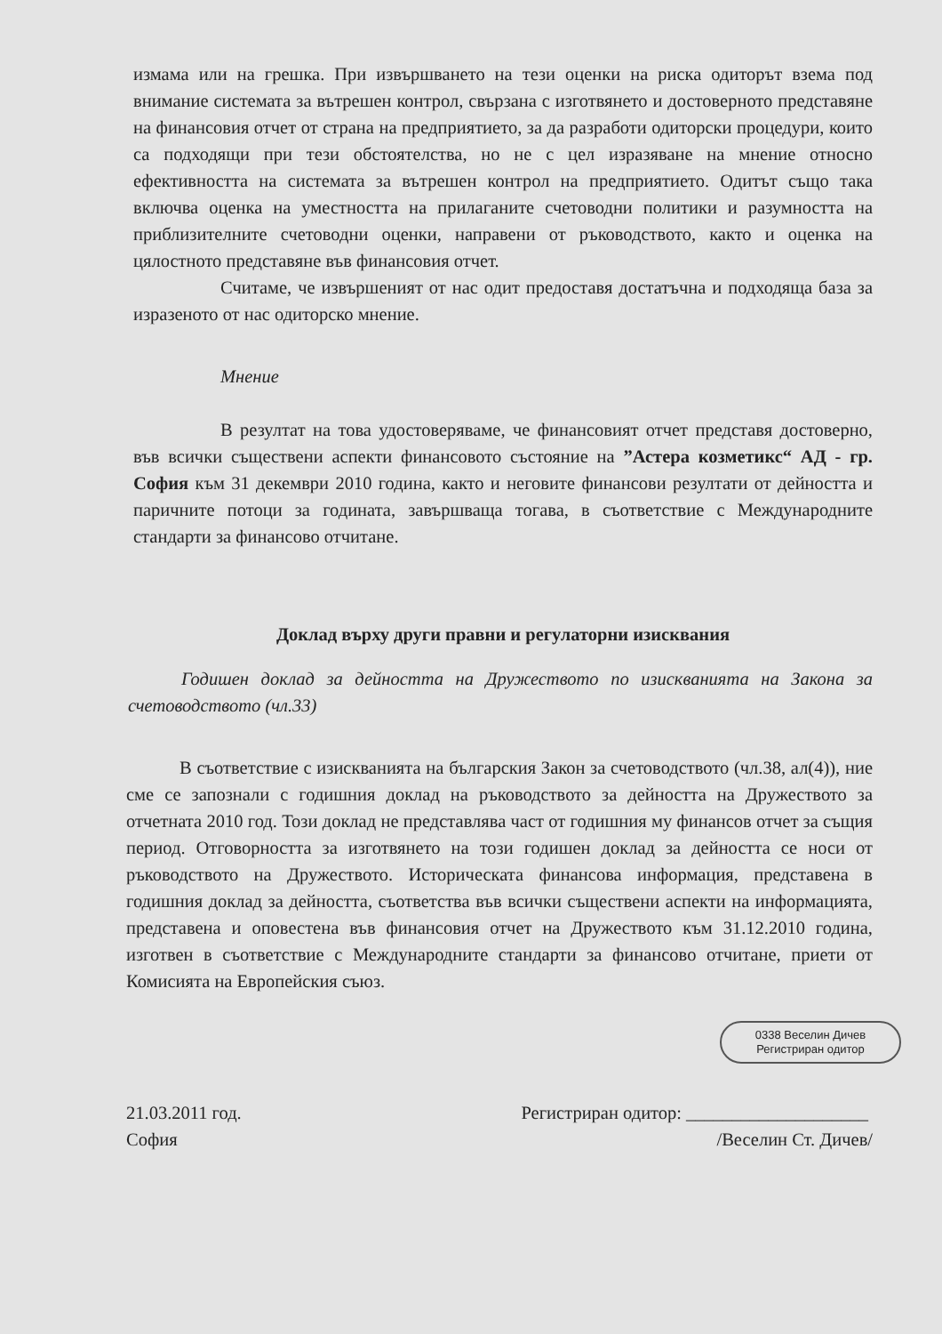измама или на грешка. При извършването на тези оценки на риска одиторът взема под внимание системата за вътрешен контрол, свързана с изготвянето и достоверното представяне на финансовия отчет от страна на предприятието, за да разработи одиторски процедури, които са подходящи при тези обстоятелства, но не с цел изразяване на мнение относно ефективността на системата за вътрешен контрол на предприятието. Одитът също така включва оценка на уместността на прилаганите счетоводни политики и разумността на приблизителните счетоводни оценки, направени от ръководството, както и оценка на цялостното представяне във финансовия отчет.
Считаме, че извършеният от нас одит предоставя достатъчна и подходяща база за изразеното от нас одиторско мнение.
Мнение
В резултат на това удостоверяваме, че финансовият отчет представя достоверно, във всички съществени аспекти финансовото състояние на ”Астера козметикс“ АД - гр. София към 31 декември 2010 година, както и неговите финансови резултати от дейността и паричните потоци за годината, завършваща тогава, в съответствие с Международните стандарти за финансово отчитане.
Доклад върху други правни и регулаторни изисквания
Годишен доклад за дейността на Дружеството по изискванията на Закона за счетоводството (чл.33)
В съответствие с изискванията на българския Закон за счетоводството (чл.38, ал(4)), ние сме се запознали с годишния доклад на ръководството за дейността на Дружеството за отчетната 2010 год. Този доклад не представлява част от годишния му финансов отчет за същия период. Отговорността за изготвянето на този годишен доклад за дейността се носи от ръководството на Дружеството. Историческата финансова информация, представена в годишния доклад за дейността, съответства във всички съществени аспекти на информацията, представена и оповестена във финансовия отчет на Дружеството към 31.12.2010 година, изготвен в съответствие с Международните стандарти за финансово отчитане, приети от Комисията на Европейския съюз.
0338 Веселин Дичев
Регистриран одитор
21.03.2011 год.
София
Регистриран одитор: ____________________
/Веселин Ст. Дичев/